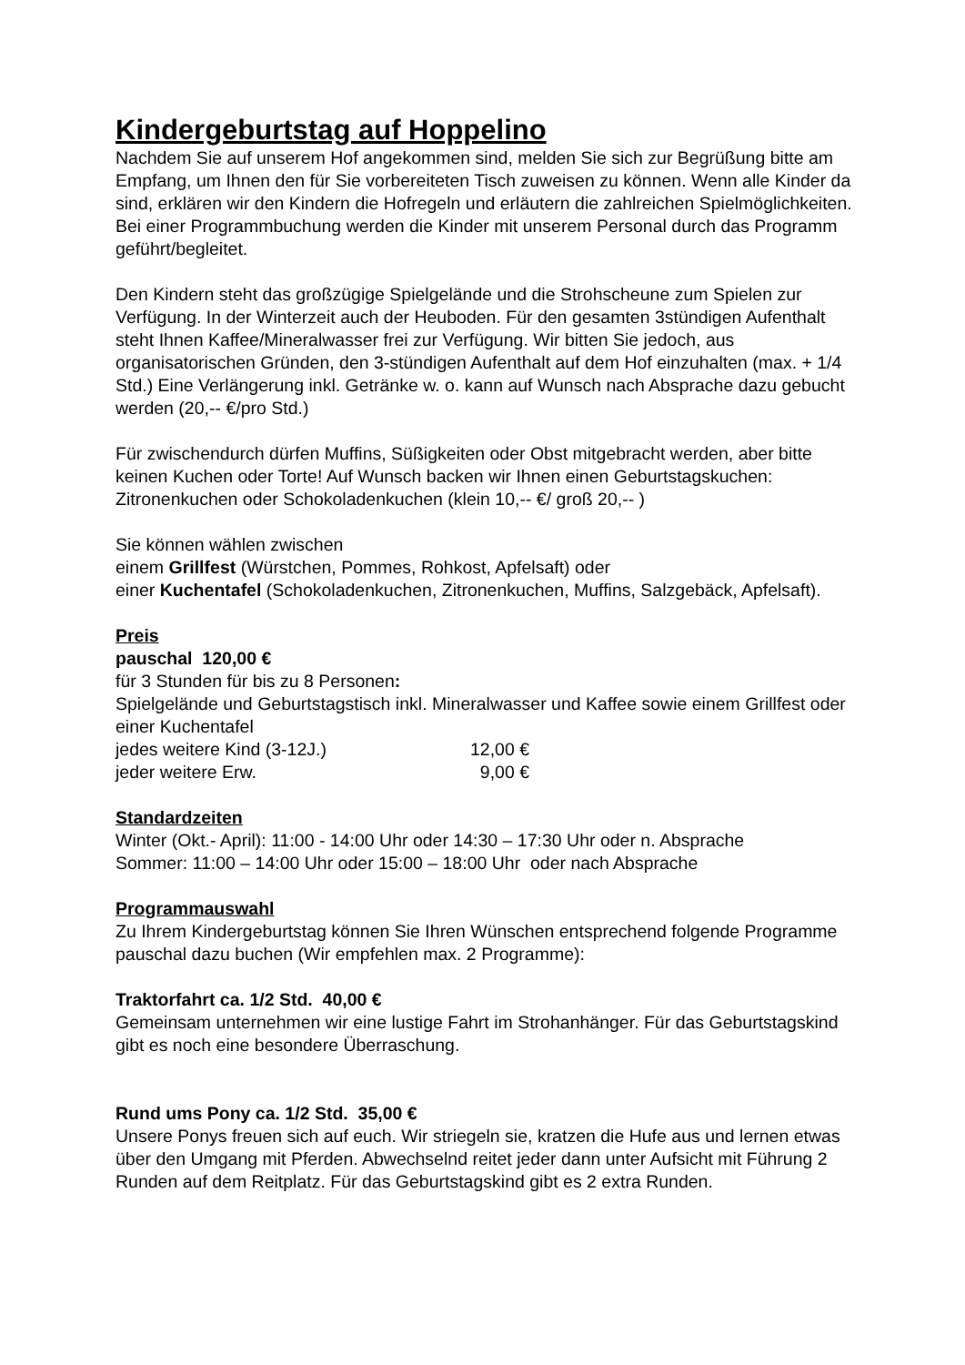Kindergeburtstag auf Hoppelino
Nachdem Sie auf unserem Hof angekommen sind, melden Sie sich zur Begrüßung bitte am Empfang, um Ihnen den für Sie vorbereiteten Tisch zuweisen zu können. Wenn alle Kinder da sind, erklären wir den Kindern die Hofregeln und erläutern die zahlreichen Spielmöglichkeiten. Bei einer Programmbuchung werden die Kinder mit unserem Personal durch das Programm geführt/begleitet.
Den Kindern steht das großzügige Spielgelände und die Strohscheune zum Spielen zur Verfügung. In der Winterzeit auch der Heuboden. Für den gesamten 3stündigen Aufenthalt steht Ihnen Kaffee/Mineralwasser frei zur Verfügung. Wir bitten Sie jedoch, aus organisatorischen Gründen, den 3-stündigen Aufenthalt auf dem Hof einzuhalten (max. + 1/4 Std.) Eine Verlängerung inkl. Getränke w. o. kann auf Wunsch nach Absprache dazu gebucht werden (20,-- €/pro Std.)
Für zwischendurch dürfen Muffins, Süßigkeiten oder Obst mitgebracht werden, aber bitte keinen Kuchen oder Torte! Auf Wunsch backen wir Ihnen einen Geburtstagskuchen:
Zitronenkuchen oder Schokoladenkuchen (klein 10,-- €/ groß 20,-- )
Sie können wählen zwischen
einem Grillfest (Würstchen, Pommes, Rohkost, Apfelsaft) oder
einer Kuchentafel (Schokoladenkuchen, Zitronenkuchen, Muffins, Salzgebäck, Apfelsaft).
Preis
pauschal 120,00 €
für 3 Stunden für bis zu 8 Personen:
Spielgelände und Geburtstagstisch inkl. Mineralwasser und Kaffee sowie einem Grillfest oder einer Kuchentafel
jedes weitere Kind (3-12J.) 12,00 €
jeder weitere Erw. 9,00 €
Standardzeiten
Winter (Okt.- April): 11:00 - 14:00 Uhr oder 14:30 – 17:30 Uhr oder n. Absprache
Sommer: 11:00 – 14:00 Uhr oder 15:00 – 18:00 Uhr oder nach Absprache
Programmauswahl
Zu Ihrem Kindergeburtstag können Sie Ihren Wünschen entsprechend folgende Programme pauschal dazu buchen (Wir empfehlen max. 2 Programme):
Traktorfahrt ca. 1/2 Std. 40,00 €
Gemeinsam unternehmen wir eine lustige Fahrt im Strohanhänger. Für das Geburtstagskind gibt es noch eine besondere Überraschung.
Rund ums Pony ca. 1/2 Std. 35,00 €
Unsere Ponys freuen sich auf euch. Wir striegeln sie, kratzen die Hufe aus und lernen etwas über den Umgang mit Pferden. Abwechselnd reitet jeder dann unter Aufsicht mit Führung 2 Runden auf dem Reitplatz. Für das Geburtstagskind gibt es 2 extra Runden.